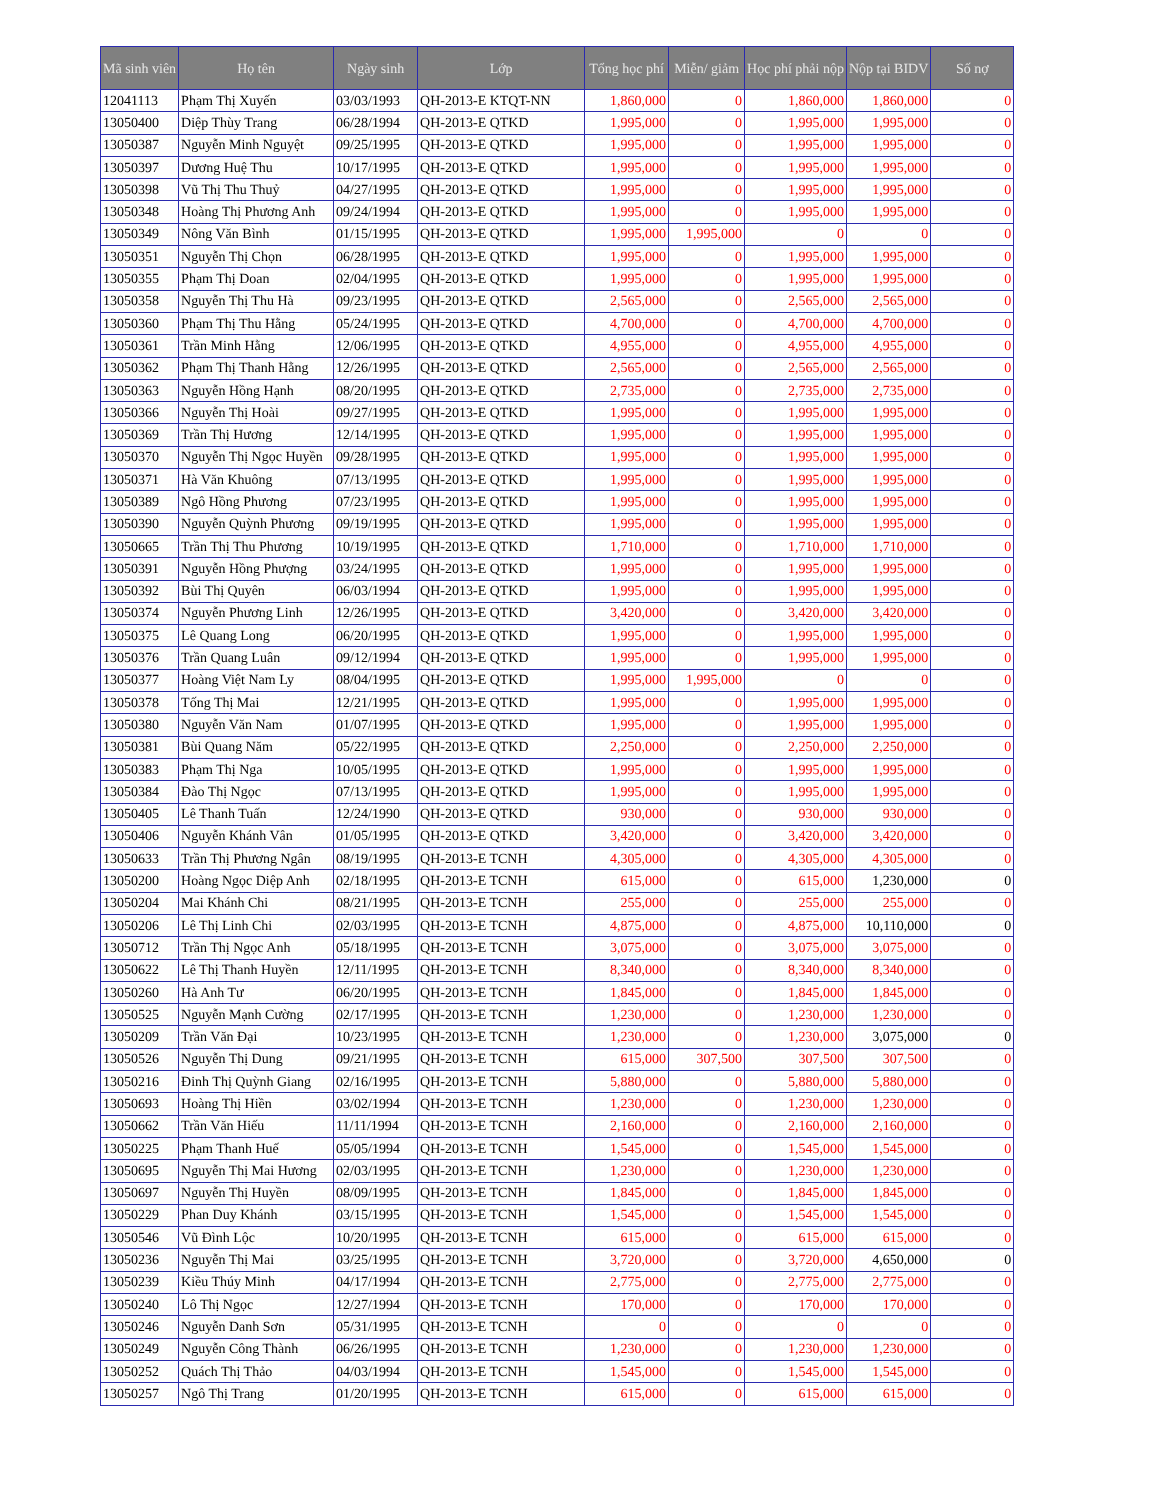| Mã sinh viên | Họ tên | Ngày sinh | Lớp | Tổng học phí | Miễn/ giảm | Học phí phải nộp | Nộp tại BIDV | Số nợ |
| --- | --- | --- | --- | --- | --- | --- | --- | --- |
| 12041113 | Phạm Thị Xuyến | 03/03/1993 | QH-2013-E KTQT-NN | 1,860,000 | 0 | 1,860,000 | 1,860,000 | 0 |
| 13050400 | Diệp Thùy Trang | 06/28/1994 | QH-2013-E QTKD | 1,995,000 | 0 | 1,995,000 | 1,995,000 | 0 |
| 13050387 | Nguyễn Minh Nguyệt | 09/25/1995 | QH-2013-E QTKD | 1,995,000 | 0 | 1,995,000 | 1,995,000 | 0 |
| 13050397 | Dương Huệ Thu | 10/17/1995 | QH-2013-E QTKD | 1,995,000 | 0 | 1,995,000 | 1,995,000 | 0 |
| 13050398 | Vũ Thị Thu Thuỷ | 04/27/1995 | QH-2013-E QTKD | 1,995,000 | 0 | 1,995,000 | 1,995,000 | 0 |
| 13050348 | Hoàng Thị Phương Anh | 09/24/1994 | QH-2013-E QTKD | 1,995,000 | 0 | 1,995,000 | 1,995,000 | 0 |
| 13050349 | Nông Văn Bình | 01/15/1995 | QH-2013-E QTKD | 1,995,000 | 1,995,000 | 0 | 0 | 0 |
| 13050351 | Nguyễn Thị Chọn | 06/28/1995 | QH-2013-E QTKD | 1,995,000 | 0 | 1,995,000 | 1,995,000 | 0 |
| 13050355 | Phạm Thị Doan | 02/04/1995 | QH-2013-E QTKD | 1,995,000 | 0 | 1,995,000 | 1,995,000 | 0 |
| 13050358 | Nguyễn Thị Thu Hà | 09/23/1995 | QH-2013-E QTKD | 2,565,000 | 0 | 2,565,000 | 2,565,000 | 0 |
| 13050360 | Phạm Thị Thu Hằng | 05/24/1995 | QH-2013-E QTKD | 4,700,000 | 0 | 4,700,000 | 4,700,000 | 0 |
| 13050361 | Trần Minh Hằng | 12/06/1995 | QH-2013-E QTKD | 4,955,000 | 0 | 4,955,000 | 4,955,000 | 0 |
| 13050362 | Phạm Thị Thanh Hằng | 12/26/1995 | QH-2013-E QTKD | 2,565,000 | 0 | 2,565,000 | 2,565,000 | 0 |
| 13050363 | Nguyễn Hồng Hạnh | 08/20/1995 | QH-2013-E QTKD | 2,735,000 | 0 | 2,735,000 | 2,735,000 | 0 |
| 13050366 | Nguyễn Thị Hoài | 09/27/1995 | QH-2013-E QTKD | 1,995,000 | 0 | 1,995,000 | 1,995,000 | 0 |
| 13050369 | Trần Thị Hương | 12/14/1995 | QH-2013-E QTKD | 1,995,000 | 0 | 1,995,000 | 1,995,000 | 0 |
| 13050370 | Nguyễn Thị Ngọc Huyền | 09/28/1995 | QH-2013-E QTKD | 1,995,000 | 0 | 1,995,000 | 1,995,000 | 0 |
| 13050371 | Hà Văn Khuông | 07/13/1995 | QH-2013-E QTKD | 1,995,000 | 0 | 1,995,000 | 1,995,000 | 0 |
| 13050389 | Ngô Hồng Phương | 07/23/1995 | QH-2013-E QTKD | 1,995,000 | 0 | 1,995,000 | 1,995,000 | 0 |
| 13050390 | Nguyễn Quỳnh Phương | 09/19/1995 | QH-2013-E QTKD | 1,995,000 | 0 | 1,995,000 | 1,995,000 | 0 |
| 13050665 | Trần Thị Thu Phương | 10/19/1995 | QH-2013-E QTKD | 1,710,000 | 0 | 1,710,000 | 1,710,000 | 0 |
| 13050391 | Nguyễn Hồng Phượng | 03/24/1995 | QH-2013-E QTKD | 1,995,000 | 0 | 1,995,000 | 1,995,000 | 0 |
| 13050392 | Bùi Thị Quyên | 06/03/1994 | QH-2013-E QTKD | 1,995,000 | 0 | 1,995,000 | 1,995,000 | 0 |
| 13050374 | Nguyễn Phương Linh | 12/26/1995 | QH-2013-E QTKD | 3,420,000 | 0 | 3,420,000 | 3,420,000 | 0 |
| 13050375 | Lê Quang Long | 06/20/1995 | QH-2013-E QTKD | 1,995,000 | 0 | 1,995,000 | 1,995,000 | 0 |
| 13050376 | Trần Quang Luân | 09/12/1994 | QH-2013-E QTKD | 1,995,000 | 0 | 1,995,000 | 1,995,000 | 0 |
| 13050377 | Hoàng Việt Nam Ly | 08/04/1995 | QH-2013-E QTKD | 1,995,000 | 1,995,000 | 0 | 0 | 0 |
| 13050378 | Tống Thị Mai | 12/21/1995 | QH-2013-E QTKD | 1,995,000 | 0 | 1,995,000 | 1,995,000 | 0 |
| 13050380 | Nguyễn Văn Nam | 01/07/1995 | QH-2013-E QTKD | 1,995,000 | 0 | 1,995,000 | 1,995,000 | 0 |
| 13050381 | Bùi Quang Năm | 05/22/1995 | QH-2013-E QTKD | 2,250,000 | 0 | 2,250,000 | 2,250,000 | 0 |
| 13050383 | Phạm Thị Nga | 10/05/1995 | QH-2013-E QTKD | 1,995,000 | 0 | 1,995,000 | 1,995,000 | 0 |
| 13050384 | Đào Thị Ngọc | 07/13/1995 | QH-2013-E QTKD | 1,995,000 | 0 | 1,995,000 | 1,995,000 | 0 |
| 13050405 | Lê Thanh Tuấn | 12/24/1990 | QH-2013-E QTKD | 930,000 | 0 | 930,000 | 930,000 | 0 |
| 13050406 | Nguyễn Khánh Vân | 01/05/1995 | QH-2013-E QTKD | 3,420,000 | 0 | 3,420,000 | 3,420,000 | 0 |
| 13050633 | Trần Thị Phương Ngân | 08/19/1995 | QH-2013-E TCNH | 4,305,000 | 0 | 4,305,000 | 4,305,000 | 0 |
| 13050200 | Hoàng Ngọc Diệp Anh | 02/18/1995 | QH-2013-E TCNH | 615,000 | 0 | 615,000 | 1,230,000 | 0 |
| 13050204 | Mai Khánh Chi | 08/21/1995 | QH-2013-E TCNH | 255,000 | 0 | 255,000 | 255,000 | 0 |
| 13050206 | Lê Thị Linh Chi | 02/03/1995 | QH-2013-E TCNH | 4,875,000 | 0 | 4,875,000 | 10,110,000 | 0 |
| 13050712 | Trần Thị Ngọc Anh | 05/18/1995 | QH-2013-E TCNH | 3,075,000 | 0 | 3,075,000 | 3,075,000 | 0 |
| 13050622 | Lê Thị Thanh Huyền | 12/11/1995 | QH-2013-E TCNH | 8,340,000 | 0 | 8,340,000 | 8,340,000 | 0 |
| 13050260 | Hà Anh Tư | 06/20/1995 | QH-2013-E TCNH | 1,845,000 | 0 | 1,845,000 | 1,845,000 | 0 |
| 13050525 | Nguyễn Mạnh Cường | 02/17/1995 | QH-2013-E TCNH | 1,230,000 | 0 | 1,230,000 | 1,230,000 | 0 |
| 13050209 | Trần Văn Đại | 10/23/1995 | QH-2013-E TCNH | 1,230,000 | 0 | 1,230,000 | 3,075,000 | 0 |
| 13050526 | Nguyễn Thị Dung | 09/21/1995 | QH-2013-E TCNH | 615,000 | 307,500 | 307,500 | 307,500 | 0 |
| 13050216 | Đinh Thị Quỳnh Giang | 02/16/1995 | QH-2013-E TCNH | 5,880,000 | 0 | 5,880,000 | 5,880,000 | 0 |
| 13050693 | Hoàng Thị Hiền | 03/02/1994 | QH-2013-E TCNH | 1,230,000 | 0 | 1,230,000 | 1,230,000 | 0 |
| 13050662 | Trần Văn Hiếu | 11/11/1994 | QH-2013-E TCNH | 2,160,000 | 0 | 2,160,000 | 2,160,000 | 0 |
| 13050225 | Phạm Thanh Huế | 05/05/1994 | QH-2013-E TCNH | 1,545,000 | 0 | 1,545,000 | 1,545,000 | 0 |
| 13050695 | Nguyễn Thị Mai Hương | 02/03/1995 | QH-2013-E TCNH | 1,230,000 | 0 | 1,230,000 | 1,230,000 | 0 |
| 13050697 | Nguyễn Thị Huyền | 08/09/1995 | QH-2013-E TCNH | 1,845,000 | 0 | 1,845,000 | 1,845,000 | 0 |
| 13050229 | Phan Duy Khánh | 03/15/1995 | QH-2013-E TCNH | 1,545,000 | 0 | 1,545,000 | 1,545,000 | 0 |
| 13050546 | Vũ Đình Lộc | 10/20/1995 | QH-2013-E TCNH | 615,000 | 0 | 615,000 | 615,000 | 0 |
| 13050236 | Nguyễn Thị Mai | 03/25/1995 | QH-2013-E TCNH | 3,720,000 | 0 | 3,720,000 | 4,650,000 | 0 |
| 13050239 | Kiều Thúy Minh | 04/17/1994 | QH-2013-E TCNH | 2,775,000 | 0 | 2,775,000 | 2,775,000 | 0 |
| 13050240 | Lô Thị Ngọc | 12/27/1994 | QH-2013-E TCNH | 170,000 | 0 | 170,000 | 170,000 | 0 |
| 13050246 | Nguyễn Danh Sơn | 05/31/1995 | QH-2013-E TCNH | 0 | 0 | 0 | 0 | 0 |
| 13050249 | Nguyễn Công Thành | 06/26/1995 | QH-2013-E TCNH | 1,230,000 | 0 | 1,230,000 | 1,230,000 | 0 |
| 13050252 | Quách Thị Thảo | 04/03/1994 | QH-2013-E TCNH | 1,545,000 | 0 | 1,545,000 | 1,545,000 | 0 |
| 13050257 | Ngô Thị Trang | 01/20/1995 | QH-2013-E TCNH | 615,000 | 0 | 615,000 | 615,000 | 0 |